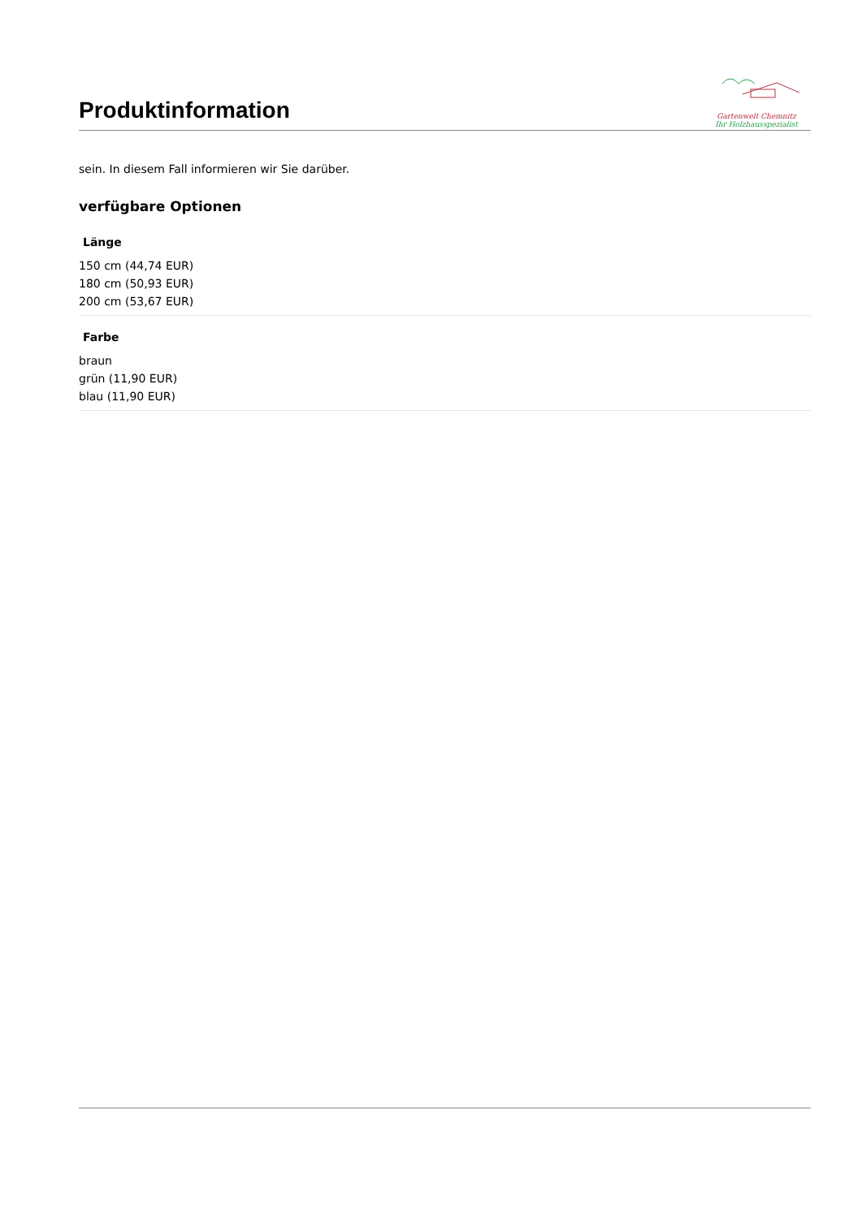Produktinformation
Gartenwelt Chemnitz
Ihr Holzhausspezialist
sein. In diesem Fall informieren wir Sie darüber.
verfügbare Optionen
Länge
150 cm (44,74 EUR)
180 cm (50,93 EUR)
200 cm (53,67 EUR)
Farbe
braun
grün (11,90 EUR)
blau (11,90 EUR)